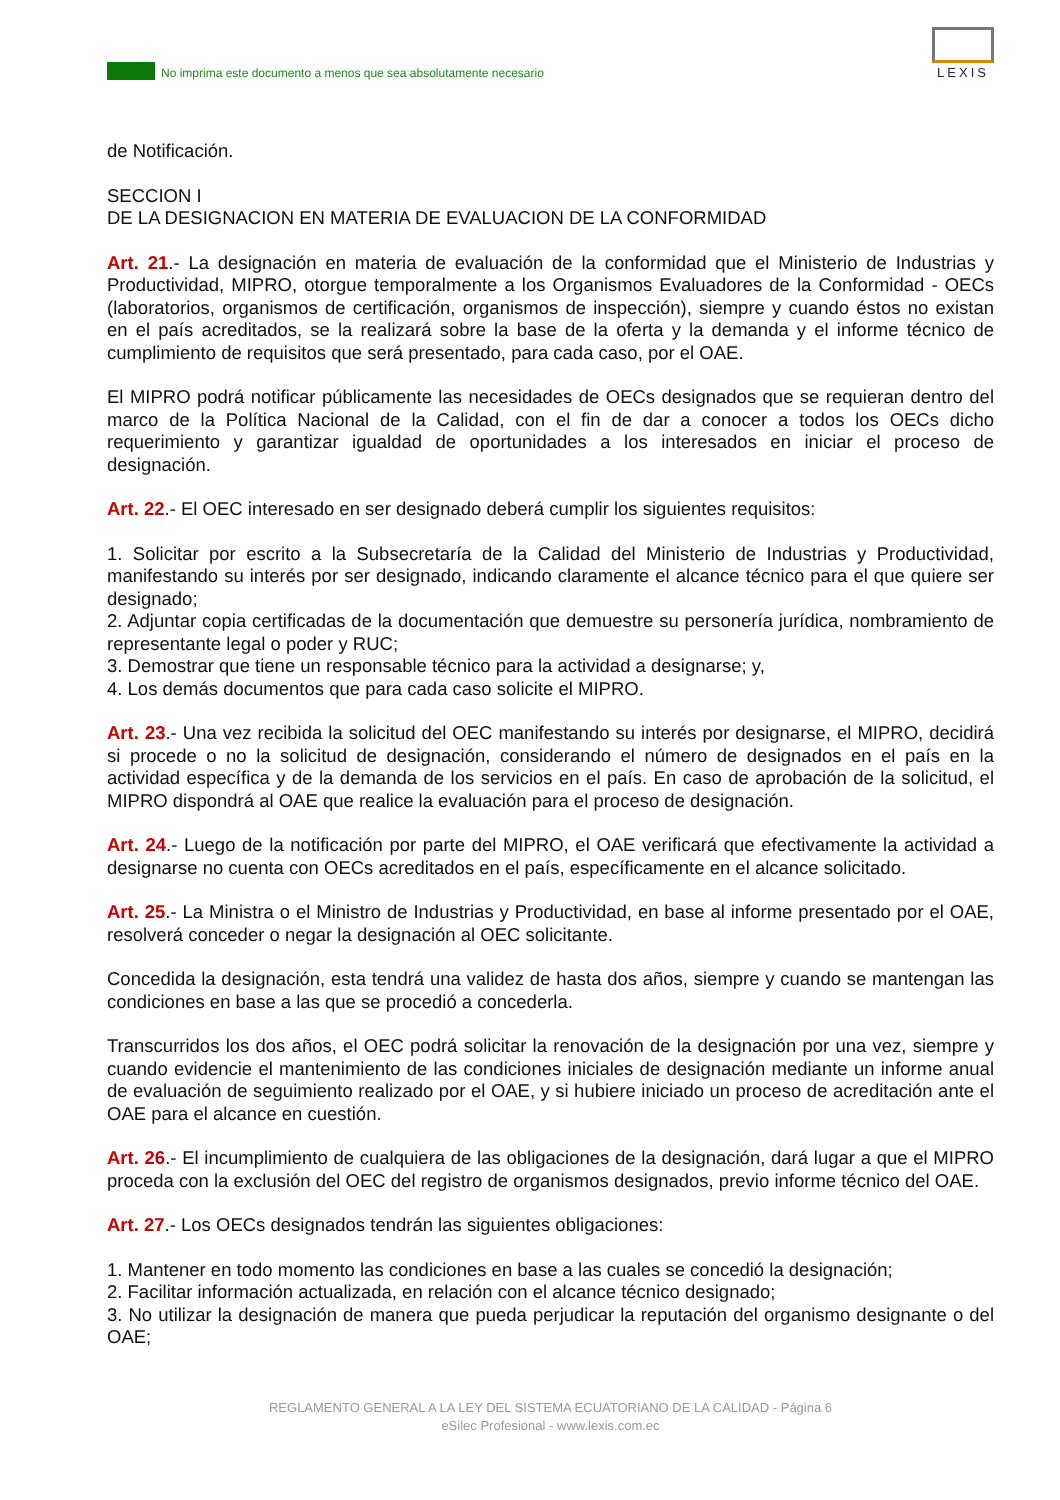No imprima este documento a menos que sea absolutamente necesario
LEXIS
de Notificación.
SECCION I
DE LA DESIGNACION EN MATERIA DE EVALUACION DE LA CONFORMIDAD
Art. 21.- La designación en materia de evaluación de la conformidad que el Ministerio de Industrias y Productividad, MIPRO, otorgue temporalmente a los Organismos Evaluadores de la Conformidad - OECs (laboratorios, organismos de certificación, organismos de inspección), siempre y cuando éstos no existan en el país acreditados, se la realizará sobre la base de la oferta y la demanda y el informe técnico de cumplimiento de requisitos que será presentado, para cada caso, por el OAE.
El MIPRO podrá notificar públicamente las necesidades de OECs designados que se requieran dentro del marco de la Política Nacional de la Calidad, con el fin de dar a conocer a todos los OECs dicho requerimiento y garantizar igualdad de oportunidades a los interesados en iniciar el proceso de designación.
Art. 22.- El OEC interesado en ser designado deberá cumplir los siguientes requisitos:
1. Solicitar por escrito a la Subsecretaría de la Calidad del Ministerio de Industrias y Productividad, manifestando su interés por ser designado, indicando claramente el alcance técnico para el que quiere ser designado;
2. Adjuntar copia certificadas de la documentación que demuestre su personería jurídica, nombramiento de representante legal o poder y RUC;
3. Demostrar que tiene un responsable técnico para la actividad a designarse; y,
4. Los demás documentos que para cada caso solicite el MIPRO.
Art. 23.- Una vez recibida la solicitud del OEC manifestando su interés por designarse, el MIPRO, decidirá si procede o no la solicitud de designación, considerando el número de designados en el país en la actividad específica y de la demanda de los servicios en el país. En caso de aprobación de la solicitud, el MIPRO dispondrá al OAE que realice la evaluación para el proceso de designación.
Art. 24.- Luego de la notificación por parte del MIPRO, el OAE verificará que efectivamente la actividad a designarse no cuenta con OECs acreditados en el país, específicamente en el alcance solicitado.
Art. 25.- La Ministra o el Ministro de Industrias y Productividad, en base al informe presentado por el OAE, resolverá conceder o negar la designación al OEC solicitante.
Concedida la designación, esta tendrá una validez de hasta dos años, siempre y cuando se mantengan las condiciones en base a las que se procedió a concederla.
Transcurridos los dos años, el OEC podrá solicitar la renovación de la designación por una vez, siempre y cuando evidencie el mantenimiento de las condiciones iniciales de designación mediante un informe anual de evaluación de seguimiento realizado por el OAE, y si hubiere iniciado un proceso de acreditación ante el OAE para el alcance en cuestión.
Art. 26.- El incumplimiento de cualquiera de las obligaciones de la designación, dará lugar a que el MIPRO proceda con la exclusión del OEC del registro de organismos designados, previo informe técnico del OAE.
Art. 27.- Los OECs designados tendrán las siguientes obligaciones:
1. Mantener en todo momento las condiciones en base a las cuales se concedió la designación;
2. Facilitar información actualizada, en relación con el alcance técnico designado;
3. No utilizar la designación de manera que pueda perjudicar la reputación del organismo designante o del OAE;
REGLAMENTO GENERAL A LA LEY DEL SISTEMA ECUATORIANO DE LA CALIDAD - Página 6
eSilec Profesional - www.lexis.com.ec